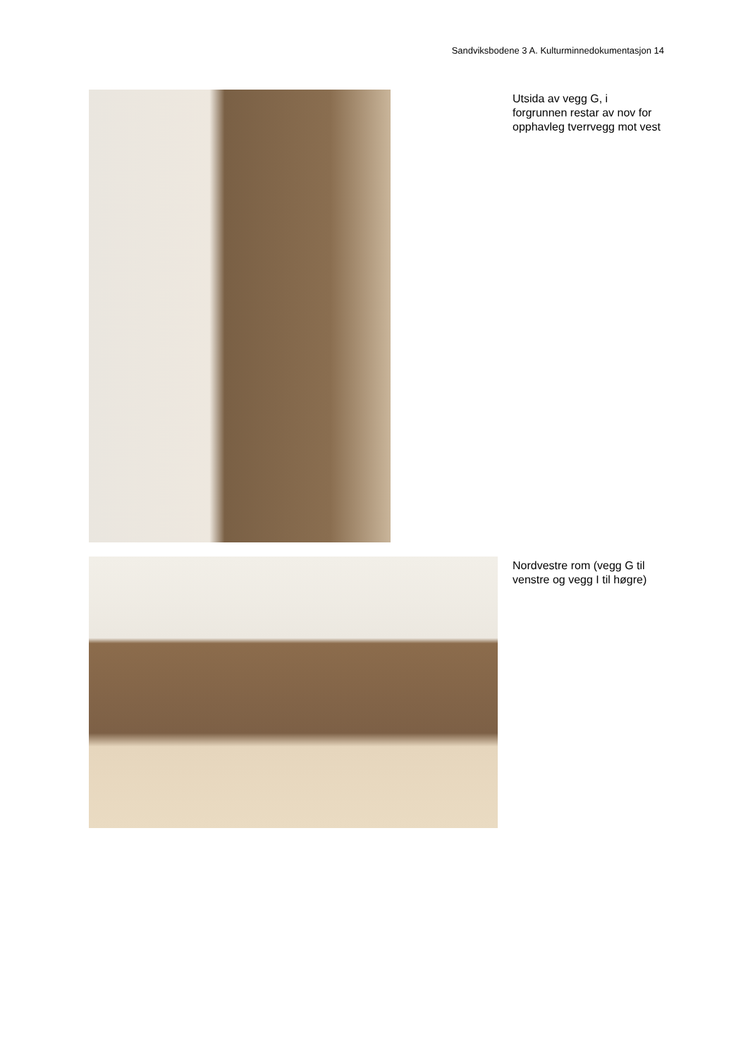Sandviksbodene 3 A. Kulturminnedokumentasjon 14
Utsida av vegg G, i forgrunnen restar av nov for opphavleg tverrvegg mot vest
Nordvestre rom (vegg G til venstre og vegg I til høgre)